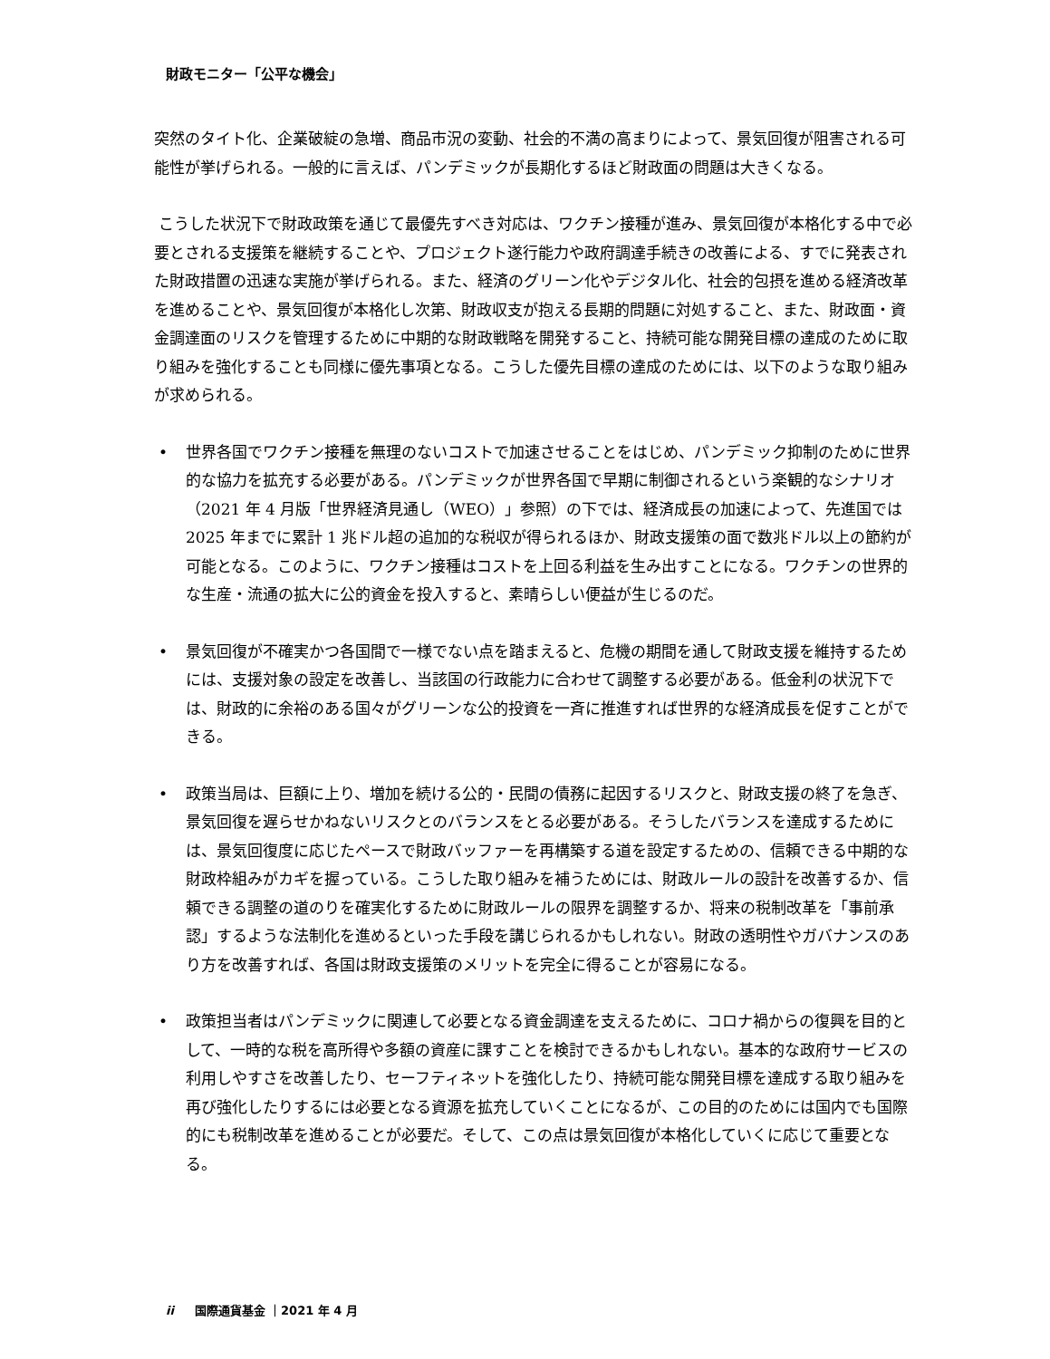財政モニター「公平な機会」
突然のタイト化、企業破綻の急増、商品市況の変動、社会的不満の高まりによって、景気回復が阻害される可能性が挙げられる。一般的に言えば、パンデミックが長期化するほど財政面の問題は大きくなる。
こうした状況下で財政政策を通じて最優先すべき対応は、ワクチン接種が進み、景気回復が本格化する中で必要とされる支援策を継続することや、プロジェクト遂行能力や政府調達手続きの改善による、すでに発表された財政措置の迅速な実施が挙げられる。また、経済のグリーン化やデジタル化、社会的包摂を進める経済改革を進めることや、景気回復が本格化し次第、財政収支が抱える長期的問題に対処すること、また、財政面・資金調達面のリスクを管理するために中期的な財政戦略を開発すること、持続可能な開発目標の達成のために取り組みを強化することも同様に優先事項となる。こうした優先目標の達成のためには、以下のような取り組みが求められる。
• 世界各国でワクチン接種を無理のないコストで加速させることをはじめ、パンデミック抑制のために世界的な協力を拡充する必要がある。パンデミックが世界各国で早期に制御されるという楽観的なシナリオ（2021 年 4 月版「世界経済見通し（WEO）」参照）の下では、経済成長の加速によって、先進国では 2025 年までに累計 1 兆ドル超の追加的な税収が得られるほか、財政支援策の面で数兆ドル以上の節約が可能となる。このように、ワクチン接種はコストを上回る利益を生み出すことになる。ワクチンの世界的な生産・流通の拡大に公的資金を投入すると、素晴らしい便益が生じるのだ。
• 景気回復が不確実かつ各国間で一様でない点を踏まえると、危機の期間を通して財政支援を維持するためには、支援対象の設定を改善し、当該国の行政能力に合わせて調整する必要がある。低金利の状況下では、財政的に余裕のある国々がグリーンな公的投資を一斉に推進すれば世界的な経済成長を促すことができる。
• 政策当局は、巨額に上り、増加を続ける公的・民間の債務に起因するリスクと、財政支援の終了を急ぎ、景気回復を遅らせかねないリスクとのバランスをとる必要がある。そうしたバランスを達成するためには、景気回復度に応じたペースで財政バッファーを再構築する道を設定するための、信頼できる中期的な財政枠組みがカギを握っている。こうした取り組みを補うためには、財政ルールの設計を改善するか、信頼できる調整の道のりを確実化するために財政ルールの限界を調整するか、将来の税制改革を「事前承認」するような法制化を進めるといった手段を講じられるかもしれない。財政の透明性やガバナンスのあり方を改善すれば、各国は財政支援策のメリットを完全に得ることが容易になる。
• 政策担当者はパンデミックに関連して必要となる資金調達を支えるために、コロナ禍からの復興を目的として、一時的な税を高所得や多額の資産に課すことを検討できるかもしれない。基本的な政府サービスの利用しやすさを改善したり、セーフティネットを強化したり、持続可能な開発目標を達成する取り組みを再び強化したりするには必要となる資源を拡充していくことになるが、この目的のためには国内でも国際的にも税制改革を進めることが必要だ。そして、この点は景気回復が本格化していくに応じて重要となる。
ii 国際通貨基金 ｜2021 年 4 月